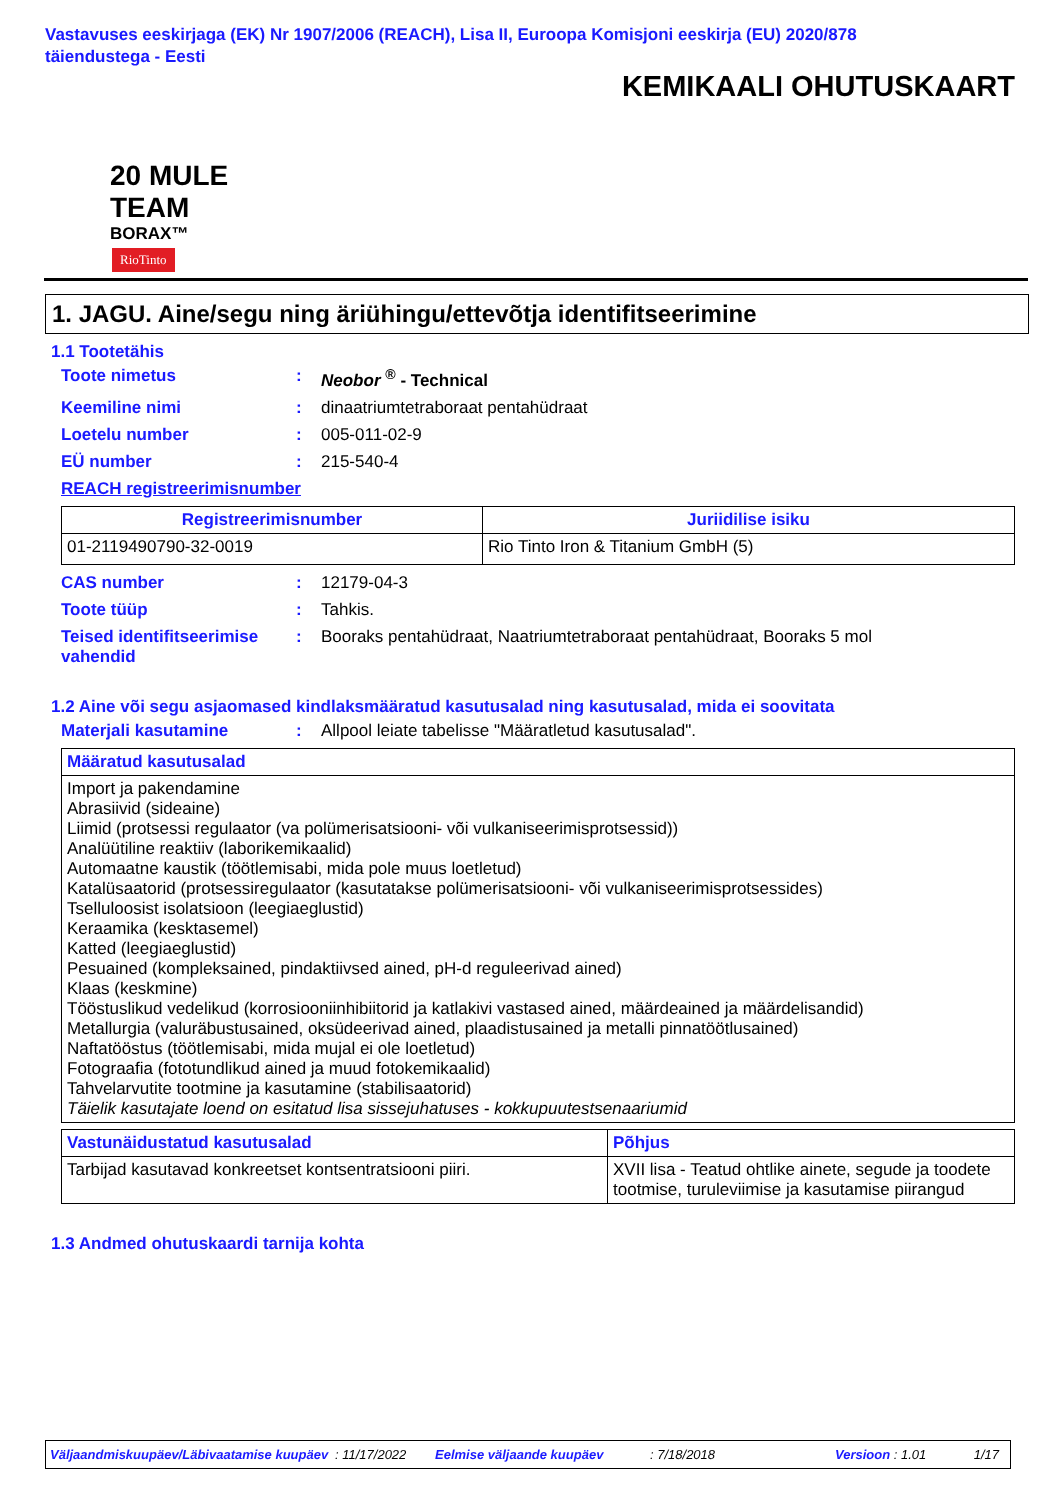Vastavuses eeskirjaga (EK) Nr 1907/2006 (REACH), Lisa II, Euroopa Komisjoni eeskirja (EU) 2020/878 täiendustega - Eesti
KEMIKAALI OHUTUSKAART
20 MULE TEAM
BORAX™
RioTinto
1. JAGU. Aine/segu ning äriühingu/ettevõtja identifitseerimine
1.1 Tootetähis
Toote nimetus: Neobor <sup>®</sup> - Technical
Keemiline nimi: dinaatriumtetraboraat pentahüdraat
Loetelu number: 005-011-02-9
EÜ number: 215-540-4
REACH registreerimisnumber
| Registreerimisnumber | Juriidilise isiku |
| --- | --- |
| 01-2119490790-32-0019 | Rio Tinto Iron & Titanium GmbH (5) |
CAS number: 12179-04-3
Toote tüüp: Tahkis.
Teised identifitseerimise vahendid: Booraks pentahüdraat, Naatriumtetraboraat pentahüdraat, Booraks 5 mol
1.2 Aine või segu asjaomased kindlaksmääratud kasutusalad ning kasutusalad, mida ei soovitata
Materjali kasutamine: Allpool leiate tabelisse "Määratletud kasutusalad".
| Määratud kasutusalad |
| --- |
| Import ja pakendamine Abrasiivid (sideaine) Liimid (protsessi regulaator (va polümerisatsiooni- või vulkaniseerimisprotsessid)) Analüütiline reaktiiv (laborikemikaalid) Automaatne kaustik (töötlemisabi, mida pole muus loetletud) Katalüsaatorid (protsessiregulaator (kasutatakse polümerisatsiooni- või vulkaniseerimisprotsessides) Tselluloosist isolatsioon (leegiaeglustid) Keraamika (kesktasemel) Katted (leegiaeglustid) Pesuained (kompleksained, pindaktiivsed ained, pH-d reguleerivad ained) Klaas (keskmine) Tööstuslikud vedelikud (korrosiooniinhibiitorid ja katlakivi vastased ained, määrdeained ja määrdelisandid) Metallurgia (valuräbustusained, oksüdeerivad ained, plaadistusained ja metalli pinnatöötlusained) Naftatööstus (töötlemisabi, mida mujal ei ole loetletud) Fotograafia (fototundlikud ained ja muud fotokemikaalid) Tahvelarvutite tootmine ja kasutamine (stabilisaatorid) Täielik kasutajate loend on esitatud lisa sissejuhatuses - kokkupuutestsenaariumid |
| Vastunäidustatud kasutusalad | Põhjus |
| --- | --- |
| Tarbijad kasutavad konkreetset kontsentratsiooni piiri. | XVII lisa - Teatud ohtlike ainete, segude ja toodete tootmise, turuleviimise ja kasutamise piirangud |
1.3 Andmed ohutuskaardi tarnija kohta
Väljaandmiskuupäev/Läbivaatamise kuupäev: 11/17/2022 Eelmise väljaande kuupäev: 7/18/2018 Versioon : 1.01 1/17